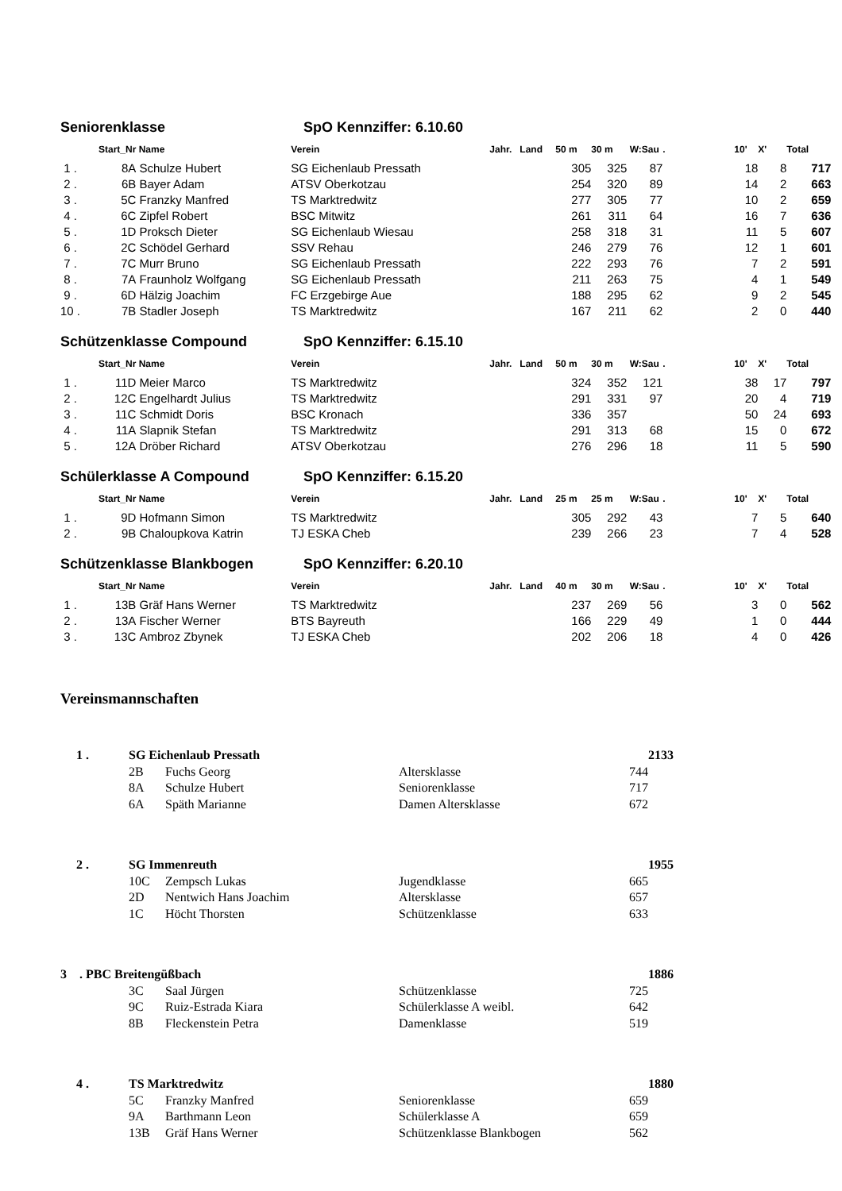Seniorenklasse SpO Kennziffer: 6.10.60
| | Start_Nr | Name | Verein | Jahr. | Land | 50 m | 30 m | W:Sau | . | 10' | X' | Total |
| --- | --- | --- | --- | --- | --- | --- | --- | --- | --- | --- | --- | --- |
| 1 . | 8A | Schulze Hubert | SG Eichenlaub Pressath | | | 305 | 325 | 87 | | 18 | 8 | 717 |
| 2 . | 6B | Bayer Adam | ATSV Oberkotzau | | | 254 | 320 | 89 | | 14 | 2 | 663 |
| 3 . | 5C | Franzky Manfred | TS Marktredwitz | | | 277 | 305 | 77 | | 10 | 2 | 659 |
| 4 . | 6C | Zipfel Robert | BSC Mitwitz | | | 261 | 311 | 64 | | 16 | 7 | 636 |
| 5 . | 1D | Proksch Dieter | SG Eichenlaub Wiesau | | | 258 | 318 | 31 | | 11 | 5 | 607 |
| 6 . | 2C | Schödel Gerhard | SSV Rehau | | | 246 | 279 | 76 | | 12 | 1 | 601 |
| 7 . | 7C | Murr Bruno | SG Eichenlaub Pressath | | | 222 | 293 | 76 | | 7 | 2 | 591 |
| 8 . | 7A | Fraunholz Wolfgang | SG Eichenlaub Pressath | | | 211 | 263 | 75 | | 4 | 1 | 549 |
| 9 . | 6D | Hälzig Joachim | FC Erzgebirge Aue | | | 188 | 295 | 62 | | 9 | 2 | 545 |
| 10 . | 7B | Stadler Joseph | TS Marktredwitz | | | 167 | 211 | 62 | | 2 | 0 | 440 |
Schützenklasse Compound SpO Kennziffer: 6.15.10
| | Start_Nr | Name | Verein | Jahr. | Land | 50 m | 30 m | W:Sau | . | 10' | X' | Total |
| --- | --- | --- | --- | --- | --- | --- | --- | --- | --- | --- | --- | --- |
| 1 . | 11D | Meier Marco | TS Marktredwitz | | | 324 | 352 | 121 | | 38 | 17 | 797 |
| 2 . | 12C | Engelhardt Julius | TS Marktredwitz | | | 291 | 331 | 97 | | 20 | 4 | 719 |
| 3 . | 11C | Schmidt Doris | BSC Kronach | | | 336 | 357 | | | 50 | 24 | 693 |
| 4 . | 11A | Slapnik Stefan | TS Marktredwitz | | | 291 | 313 | 68 | | 15 | 0 | 672 |
| 5 . | 12A | Dröber Richard | ATSV Oberkotzau | | | 276 | 296 | 18 | | 11 | 5 | 590 |
Schülerklasse A Compound SpO Kennziffer: 6.15.20
| | Start_Nr | Name | Verein | Jahr. | Land | 25 m | 25 m | W:Sau | . | 10' | X' | Total |
| --- | --- | --- | --- | --- | --- | --- | --- | --- | --- | --- | --- | --- |
| 1 . | 9D | Hofmann Simon | TS Marktredwitz | | | 305 | 292 | 43 | | 7 | 5 | 640 |
| 2 . | 9B | Chaloupkova Katrin | TJ ESKA Cheb | | | 239 | 266 | 23 | | 7 | 4 | 528 |
Schützenklasse Blankbogen SpO Kennziffer: 6.20.10
| | Start_Nr | Name | Verein | Jahr. | Land | 40 m | 30 m | W:Sau | . | 10' | X' | Total |
| --- | --- | --- | --- | --- | --- | --- | --- | --- | --- | --- | --- | --- |
| 1 . | 13B | Gräf Hans Werner | TS Marktredwitz | | | 237 | 269 | 56 | | 3 | 0 | 562 |
| 2 . | 13A | Fischer Werner | BTS Bayreuth | | | 166 | 229 | 49 | | 1 | 0 | 444 |
| 3 . | 13C | Ambroz Zbynek | TJ ESKA Cheb | | | 202 | 206 | 18 | | 4 | 0 | 426 |
Vereinsmannschaften
| 1 . | SG Eichenlaub Pressath | | | | 2133 |
| | 2B | Fuchs Georg | Altersklasse | 744 | |
| | 8A | Schulze Hubert | Seniorenklasse | 717 | |
| | 6A | Späth Marianne | Damen Altersklasse | 672 | |
| 2 . | SG Immenreuth | | | | 1955 |
| | 10C | Zempsch Lukas | Jugendklasse | 665 | |
| | 2D | Nentwich Hans Joachim | Altersklasse | 657 | |
| | 1C | Höcht Thorsten | Schützenklasse | 633 | |
| 3 . PBC Breitengüßbach | | | | | 1886 |
| | 3C | Saal Jürgen | Schützenklasse | 725 | |
| | 9C | Ruiz-Estrada Kiara | Schülerklasse A weibl. | 642 | |
| | 8B | Fleckenstein Petra | Damenklasse | 519 | |
| 4 . | TS Marktredwitz | | | | 1880 |
| | 5C | Franzky Manfred | Seniorenklasse | 659 | |
| | 9A | Barthmann Leon | Schülerklasse A | 659 | |
| | 13B | Gräf Hans Werner | Schützenklasse Blankbogen | 562 | |